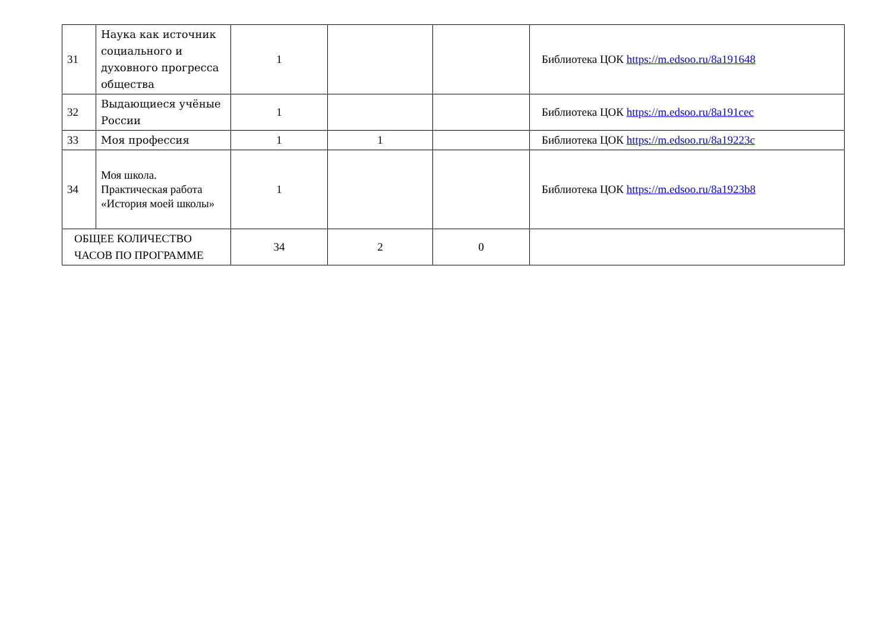| 31 | Наука как источник социального и духовного прогресса общества | 1 | | | Библиотека ЦОК https://m.edsoo.ru/8a191648 |
| 32 | Выдающиеся учёные России | 1 | | | Библиотека ЦОК https://m.edsoo.ru/8a191cec |
| 33 | Моя профессия | 1 | 1 | | Библиотека ЦОК https://m.edsoo.ru/8a19223c |
| 34 | Моя школа. Практическая работа «История моей школы» | 1 | | | Библиотека ЦОК https://m.edsoo.ru/8a1923b8 |
| ОБЩЕЕ КОЛИЧЕСТВО ЧАСОВ ПО ПРОГРАММЕ | | 34 | 2 | 0 | |